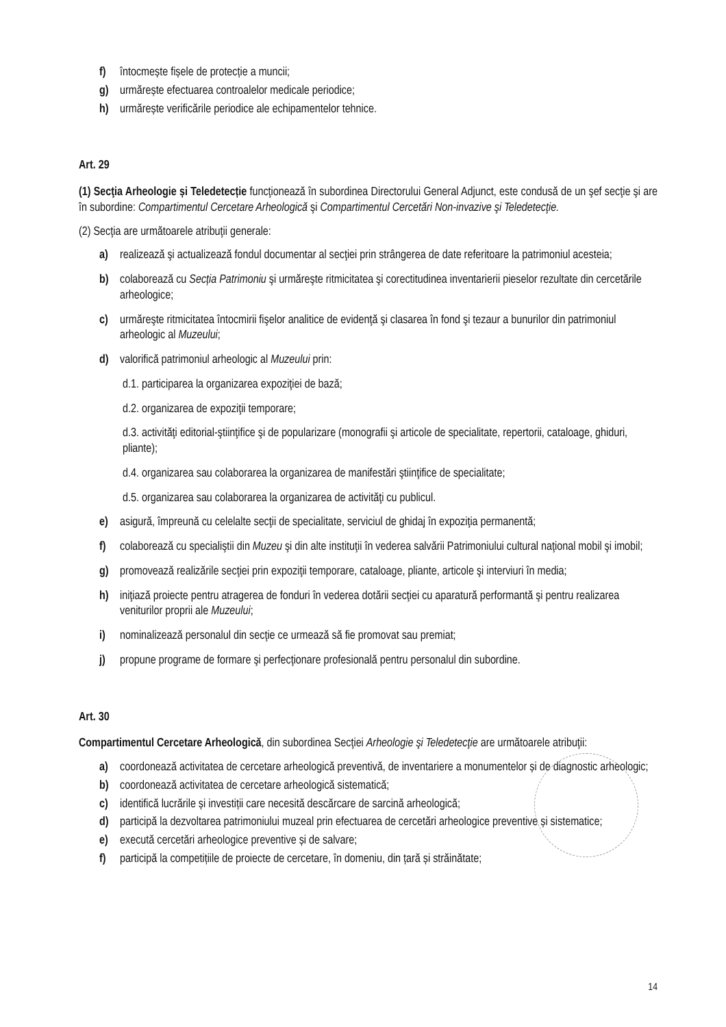f) întocmește fișele de protecție a muncii;
g) urmărește efectuarea controalelor medicale periodice;
h) urmărește verificările periodice ale echipamentelor tehnice.
Art. 29
(1) Secţia Arheologie și Teledetecție funcţionează în subordinea Directorului General Adjunct, este condusă de un şef secţie şi are în subordine: Compartimentul Cercetare Arheologică şi Compartimentul Cercetări Non-invazive şi Teledetecţie.
(2) Secţia are următoarele atribuţii generale:
a) realizează şi actualizează fondul documentar al secţiei prin strângerea de date referitoare la patrimoniul acesteia;
b) colaborează cu Secția Patrimoniu şi urmăreşte ritmicitatea şi corectitudinea inventarierii pieselor rezultate din cercetările arheologice;
c) urmăreşte ritmicitatea întocmirii fişelor analitice de evidenţă şi clasarea în fond şi tezaur a bunurilor din patrimoniul arheologic al Muzeului;
d) valorifică patrimoniul arheologic al Muzeului prin:
d.1. participarea la organizarea expoziţiei de bază;
d.2. organizarea de expoziţii temporare;
d.3. activităţi editorial-ştiinţifice şi de popularizare (monografii şi articole de specialitate, repertorii, cataloage, ghiduri, pliante);
d.4. organizarea sau colaborarea la organizarea de manifestări ştiinţifice de specialitate;
d.5. organizarea sau colaborarea la organizarea de activităţi cu publicul.
e) asigură, împreună cu celelalte secţii de specialitate, serviciul de ghidaj în expoziţia permanentă;
f) colaborează cu specialiştii din Muzeu şi din alte instituţii în vederea salvării Patrimoniului cultural naţional mobil şi imobil;
g) promovează realizările secţiei prin expoziţii temporare, cataloage, pliante, articole şi interviuri în media;
h) iniţiază proiecte pentru atragerea de fonduri în vederea dotării secţiei cu aparatură performantă şi pentru realizarea veniturilor proprii ale Muzeului;
i) nominalizează personalul din secţie ce urmează să fie promovat sau premiat;
j) propune programe de formare şi perfecţionare profesională pentru personalul din subordine.
Art. 30
Compartimentul Cercetare Arheologică, din subordinea Secţiei Arheologie şi Teledetecţie are următoarele atribuţii:
a) coordonează activitatea de cercetare arheologică preventivă, de inventariere a monumentelor și de diagnostic arheologic;
b) coordonează activitatea de cercetare arheologică sistematică;
c) identifică lucrările și investiții care necesită descărcare de sarcină arheologică;
d) participă la dezvoltarea patrimoniului muzeal prin efectuarea de cercetări arheologice preventive și sistematice;
e) execută cercetări arheologice preventive și de salvare;
f) participă la competițiile de proiecte de cercetare, în domeniu, din țară și străinătate;
14